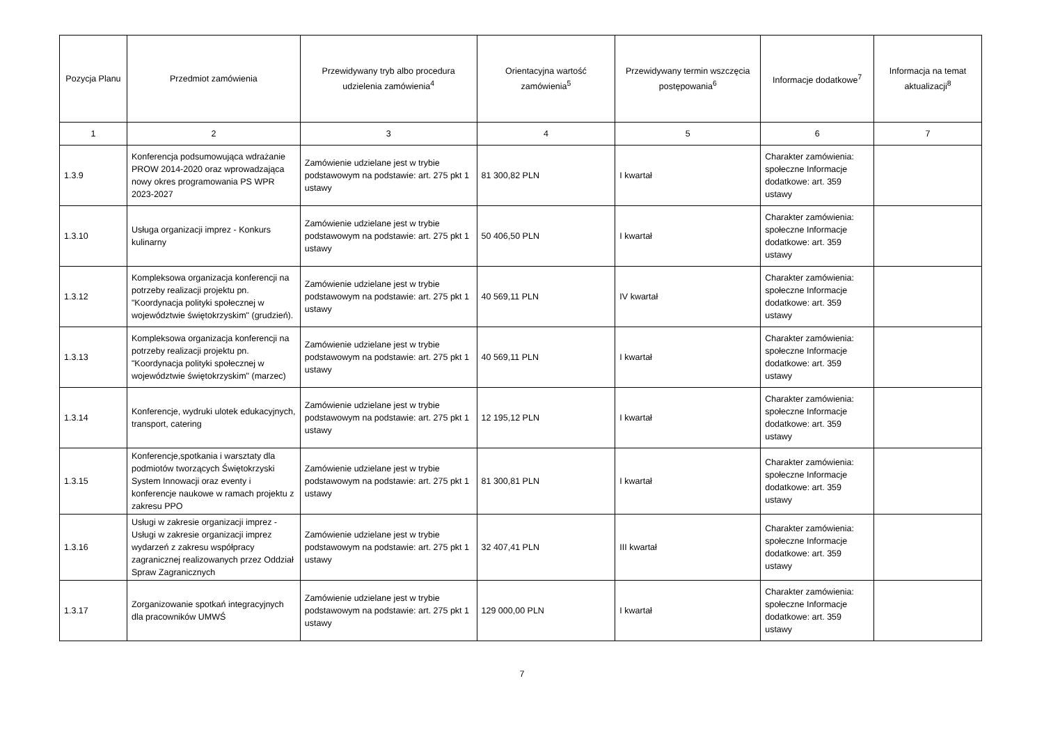| Pozycja Planu | Przedmiot zamówienia | Przewidywany tryb albo procedura udzielenia zamówienia<sup>4</sup> | Orientacyjna wartość zamówienia<sup>5</sup> | Przewidywany termin wszczęcia postępowania<sup>6</sup> | Informacje dodatkowe<sup>7</sup> | Informacja na temat aktualizacji<sup>8</sup> |
| --- | --- | --- | --- | --- | --- | --- |
| 1 | 2 | 3 | 4 | 5 | 6 | 7 |
| 1.3.9 | Konferencja podsumowująca wdrażanie PROW 2014-2020 oraz wprowadzająca nowy okres programowania PS WPR 2023-2027 | Zamówienie udzielane jest w trybie podstawowym na podstawie: art. 275 pkt 1 ustawy | 81 300,82 PLN | I kwartał | Charakter zamówienia: społeczne Informacje dodatkowe: art. 359 ustawy | |
| 1.3.10 | Usługa organizacji imprez - Konkurs kulinarny | Zamówienie udzielane jest w trybie podstawowym na podstawie: art. 275 pkt 1 ustawy | 50 406,50 PLN | I kwartał | Charakter zamówienia: społeczne Informacje dodatkowe: art. 359 ustawy | |
| 1.3.12 | Kompleksowa organizacja konferencji na potrzeby realizacji projektu pn. "Koordynacja polityki społecznej w województwie świętokrzyskim" (grudzień). | Zamówienie udzielane jest w trybie podstawowym na podstawie: art. 275 pkt 1 ustawy | 40 569,11 PLN | IV kwartał | Charakter zamówienia: społeczne Informacje dodatkowe: art. 359 ustawy | |
| 1.3.13 | Kompleksowa organizacja konferencji na potrzeby realizacji projektu pn. "Koordynacja polityki społecznej w województwie świętokrzyskim" (marzec) | Zamówienie udzielane jest w trybie podstawowym na podstawie: art. 275 pkt 1 ustawy | 40 569,11 PLN | I kwartał | Charakter zamówienia: społeczne Informacje dodatkowe: art. 359 ustawy | |
| 1.3.14 | Konferencje, wydruki ulotek edukacyjnych, transport, catering | Zamówienie udzielane jest w trybie podstawowym na podstawie: art. 275 pkt 1 ustawy | 12 195,12 PLN | I kwartał | Charakter zamówienia: społeczne Informacje dodatkowe: art. 359 ustawy | |
| 1.3.15 | Konferencje,spotkania i warsztaty dla podmiotów tworzących Świętokrzyski System Innowacji oraz eventy i konferencje naukowe w ramach projektu z zakresu PPO | Zamówienie udzielane jest w trybie podstawowym na podstawie: art. 275 pkt 1 ustawy | 81 300,81 PLN | I kwartał | Charakter zamówienia: społeczne Informacje dodatkowe: art. 359 ustawy | |
| 1.3.16 | Usługi w zakresie organizacji imprez - Usługi w zakresie organizacji imprez wydarzeń z zakresu współpracy zagranicznej realizowanych przez Oddział Spraw Zagranicznych | Zamówienie udzielane jest w trybie podstawowym na podstawie: art. 275 pkt 1 ustawy | 32 407,41 PLN | III kwartał | Charakter zamówienia: społeczne Informacje dodatkowe: art. 359 ustawy | |
| 1.3.17 | Zorganizowanie spotkań integracyjnych dla pracowników UMWŚ | Zamówienie udzielane jest w trybie podstawowym na podstawie: art. 275 pkt 1 ustawy | 129 000,00 PLN | I kwartał | Charakter zamówienia: społeczne Informacje dodatkowe: art. 359 ustawy | |
7